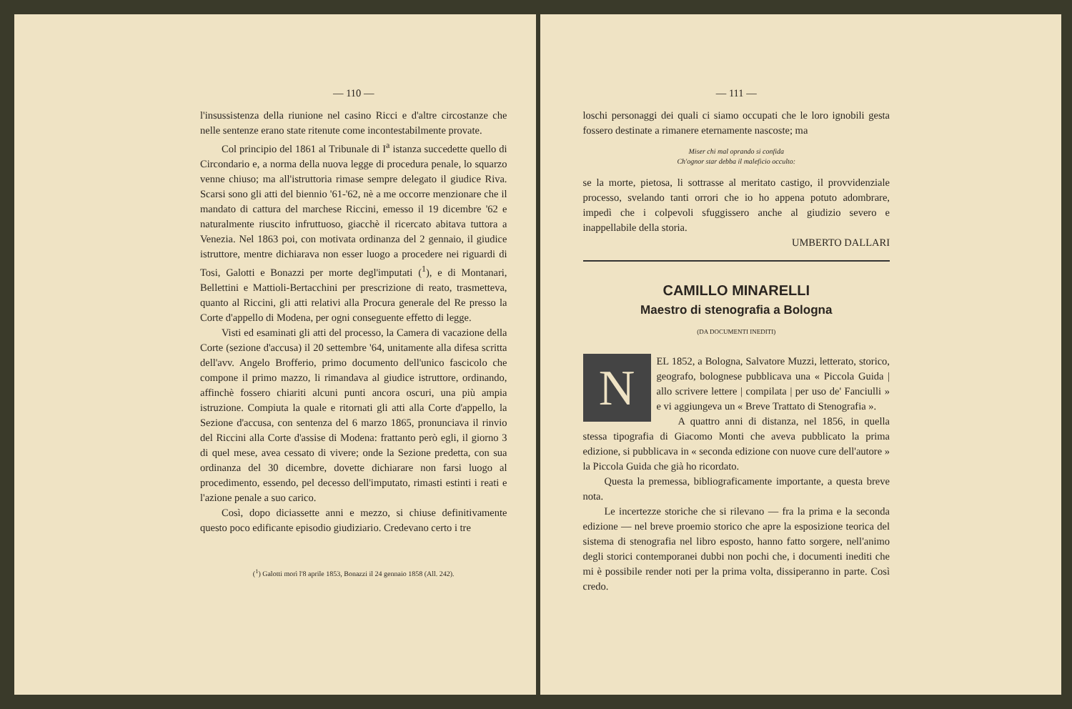— 110 —
l'insussistenza della riunione nel casino Ricci e d'altre circostanze che nelle sentenze erano state ritenute come incontestabilmente provate.
Col principio del 1861 al Tribunale di I<sup>a</sup> istanza succedette quello di Circondario e, a norma della nuova legge di procedura penale, lo squarzo venne chiuso; ma all'istruttoria rimase sempre delegato il giudice Riva. Scarsi sono gli atti del biennio '61-'62, nè a me occorre menzionare che il mandato di cattura del marchese Riccini, emesso il 19 dicembre '62 e naturalmente riuscito infruttuoso, giacchè il ricercato abitava tuttora a Venezia. Nel 1863 poi, con motivata ordinanza del 2 gennaio, il giudice istruttore, mentre dichiarava non esser luogo a procedere nei riguardi di Tosi, Galotti e Bonazzi per morte degl'imputati (<sup>1</sup>), e di Montanari, Bellettini e Mattioli-Bertacchini per prescrizione di reato, trasmetteva, quanto al Riccini, gli atti relativi alla Procura generale del Re presso la Corte d'appello di Modena, per ogni conseguente effetto di legge.
Visti ed esaminati gli atti del processo, la Camera di vacazione della Corte (sezione d'accusa) il 20 settembre '64, unitamente alla difesa scritta dell'avv. Angelo Brofferio, primo documento dell'unico fascicolo che compone il primo mazzo, li rimandava al giudice istruttore, ordinando, affinchè fossero chiariti alcuni punti ancora oscuri, una più ampia istruzione. Compiuta la quale e ritornati gli atti alla Corte d'appello, la Sezione d'accusa, con sentenza del 6 marzo 1865, pronunciava il rinvio del Riccini alla Corte d'assise di Modena: frattanto però egli, il giorno 3 di quel mese, avea cessato di vivere; onde la Sezione predetta, con sua ordinanza del 30 dicembre, dovette dichiarare non farsi luogo al procedimento, essendo, pel decesso dell'imputato, rimasti estinti i reati e l'azione penale a suo carico.
Così, dopo diciassette anni e mezzo, si chiuse definitivamente questo poco edificante episodio giudiziario. Credevano certo i tre
(<sup>1</sup>) Galotti morì l'8 aprile 1853, Bonazzi il 24 gennaio 1858 (All. 242).
— 111 —
loschi personaggi dei quali ci siamo occupati che le loro ignobili gesta fossero destinate a rimanere eternamente nascoste; ma
Miser chi mal oprando si confida
Ch'ognor star debba il maleficio occulto:
se la morte, pietosa, li sottrasse al meritato castigo, il provvidenziale processo, svelando tanti orrori che io ho appena potuto adombrare, impedì che i colpevoli sfuggissero anche al giudizio severo e inappellabile della storia.
UMBERTO DALLARI
CAMILLO MINARELLI
Maestro di stenografia a Bologna
(DA DOCUMENTI INEDITI)
NEL 1852, a Bologna, Salvatore Muzzi, letterato, storico, geografo, bolognese pubblicava una « Piccola Guida | allo scrivere lettere | compilata | per uso de' Fanciulli » e vi aggiungeva un « Breve Trattato di Stenografia ».
A quattro anni di distanza, nel 1856, in quella stessa tipografia di Giacomo Monti che aveva pubblicato la prima edizione, si pubblicava in « seconda edizione con nuove cure dell'autore » la Piccola Guida che già ho ricordato.
Questa la premessa, bibliograficamente importante, a questa breve nota.
Le incertezze storiche che si rilevano — fra la prima e la seconda edizione — nel breve proemio storico che apre la esposizione teorica del sistema di stenografia nel libro esposto, hanno fatto sorgere, nell'animo degli storici contemporanei dubbi non pochi che, i documenti inediti che mi è possibile render noti per la prima volta, dissiperanno in parte. Così credo.